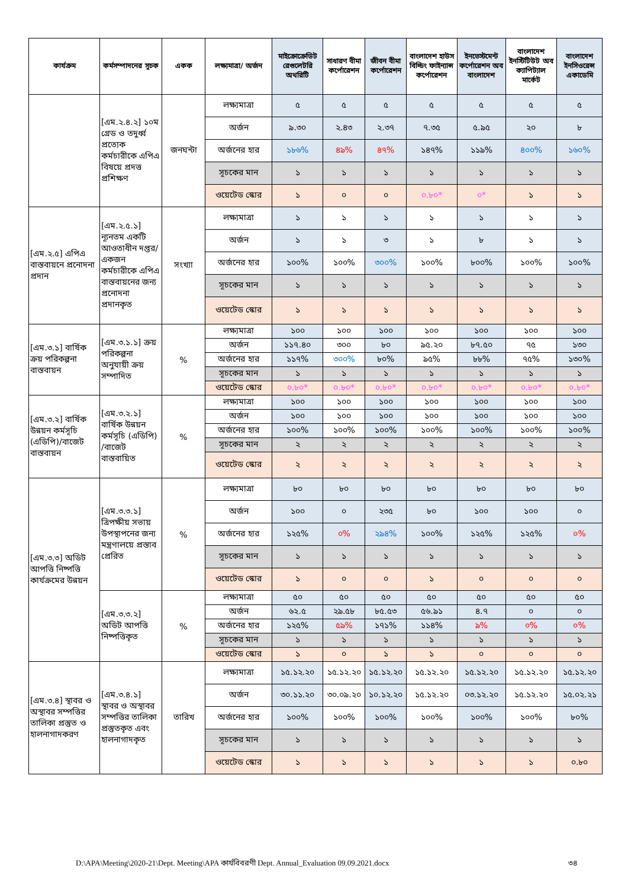| কার্যক্রম | কর্মসম্পাদনের সূচক | একক | লক্ষ্যমাত্রা/ অর্জন | মাইক্রোক্রেডিট রেগুলেটরি অথরিটি | সাধারণ বীমা কর্পোরেশন | জীবন বীমা কর্পোরেশন | বাংলাদেশ হাউস বিল্ডিং ফাইন্যান্স কর্পোরেশন | ইনভেস্টমেন্ট কর্পোরেশন অব বাংলাদেশ | বাংলাদেশ ইনস্টিটিউট অব ক্যাপিট্যাল মার্কেট | বাংলাদেশ ইনসিওরেন্স একাডেমি |
| --- | --- | --- | --- | --- | --- | --- | --- | --- | --- | --- |
| | [এম.২.৪.২] ১০ম গ্রেড ও তদুর্ধ্ব প্রত্যেক কর্মচারীকে এপিএ বিষয়ে প্রদত্ত প্রশিক্ষণ | জনঘন্টা | লক্ষ্যমাত্রা | ৫ | ৫ | ৫ | ৫ | ৫ | ৫ | ৫ |
| | | | অর্জন | ৯.৩০ | ২.৪৩ | ২.৩৭ | ৭.৩৫ | ৫.৯৫ | ২০ | ৮ |
| | | | অর্জনের হার | ১৮৬% | ৪৯% | ৪৭% | ১৪৭% | ১১৯% | ৪০০% | ১৬০% |
| | | | সূচকের মান | ১ | ১ | ১ | ১ | ১ | ১ | ১ |
| | | | ওয়েটেড স্কোর | ১ | ০ | ০ | ০.৮০* | ০* | ১ | ১ |
| [এম.২.৫] এপিএ বাস্তবায়নে প্রনোদনা প্রদান | [এম.২.৫.১] ন্যূনতম একটি আওতাধীন দপ্তর/ একজন কর্মচারীকে এপিএ বাস্তবায়নের জন্য প্রনোদনা প্রদানকৃত | সংখ্যা | লক্ষ্যমাত্রা | ১ | ১ | ১ | ১ | ১ | ১ | ১ |
| | | | অর্জন | ১ | ১ | ৩ | ১ | ৮ | ১ | ১ |
| | | | অর্জনের হার | ১০০% | ১০০% | ৩০০% | ১০০% | ৮০০% | ১০০% | ১০০% |
| | | | সূচকের মান | ১ | ১ | ১ | ১ | ১ | ১ | ১ |
| | | | ওয়েটেড স্কোর | ১ | ১ | ১ | ১ | ১ | ১ | ১ |
| [এম.৩.১] বার্ষিক ক্রয় পরিকল্পনা বাস্তবায়ন | [এম.৩.১.১] ক্রয় পরিকল্পনা অনুযায়ী ক্রয় সম্পাদিত | % | লক্ষ্যমাত্রা | ১০০ | ১০০ | ১০০ | ১০০ | ১০০ | ১০০ | ১০০ |
| | | | অর্জন | ১১৭.৪০ | ৩০০ | ৮০ | ৯৫.২০ | ৮৭.৫০ | ৭৫ | ১৩০ |
| | | | অর্জনের হার | ১১৭% | ৩০০% | ৮০% | ৯৫% | ৮৮% | ৭৫% | ১৩০% |
| | | | সূচকের মান | ১ | ১ | ১ | ১ | ১ | ১ | ১ |
| | | | ওয়েটেড স্কোর | ০.৮০* | ০.৮০* | ০.৮০* | ০.৮০* | ০.৮০* | ০.৮০* | ০.৮০* |
| [এম.৩.২] বার্ষিক উন্নয়ন কর্মসূচি (এডিপি)/বাজেট বাস্তবায়ন | [এম.৩.২.১] বার্ষিক উন্নয়ন কর্মসূচি (এডিপি) /বাজেট বাস্তবায়িত | % | লক্ষ্যমাত্রা | ১০০ | ১০০ | ১০০ | ১০০ | ১০০ | ১০০ | ১০০ |
| | | | অর্জন | ১০০ | ১০০ | ১০০ | ১০০ | ১০০ | ১০০ | ১০০ |
| | | | অর্জনের হার | ১০০% | ১০০% | ১০০% | ১০০% | ১০০% | ১০০% | ১০০% |
| | | | সূচকের মান | ২ | ২ | ২ | ২ | ২ | ২ | ২ |
| | | | ওয়েটেড স্কোর | ২ | ২ | ২ | ২ | ২ | ২ | ২ |
| [এম.৩.৩] অডিট আপত্তি নিষ্পত্তি কার্যক্রমের উন্নয়ন | [এম.৩.৩.১] ত্রিপক্ষীয় সভায় উপস্থাপনের জন্য মন্ত্রণালয়ে প্রস্তাব প্রেরিত | % | লক্ষ্যমাত্রা | ৮০ | ৮০ | ৮০ | ৮০ | ৮০ | ৮০ | ৮০ |
| | | | অর্জন | ১০০ | ০ | ২৩৫ | ৮০ | ১০০ | ১০০ | ০ |
| | | | অর্জনের হার | ১২৫% | ০% | ২৯৪% | ১০০% | ১২৫% | ১২৫% | ০% |
| | | | সূচকের মান | ১ | ১ | ১ | ১ | ১ | ১ | ১ |
| | | | ওয়েটেড স্কোর | ১ | ০ | ০ | ১ | ০ | ০ | ০ |
| | [এম.৩.৩.২] অডিট আপত্তি নিষ্পত্তিকৃত | % | লক্ষ্যমাত্রা | ৫০ | ৫০ | ৫০ | ৫০ | ৫০ | ৫০ | ৫০ |
| | | | অর্জন | ৬২.৫ | ২৯.৫৮ | ৮৫.৫৩ | ৫৬.৯১ | ৪.৭ | ০ | ০ |
| | | | অর্জনের হার | ১২৫% | ৫৯% | ১৭১% | ১১৪% | ৯% | ০% | ০% |
| | | | সূচকের মান | ১ | ১ | ১ | ১ | ১ | ১ | ১ |
| | | | ওয়েটেড স্কোর | ১ | ০ | ১ | ১ | ০ | ০ | ০ |
| [এম.৩.৪] স্থাবর ও অস্থাবর সম্পত্তির তালিকা প্রস্তুত ও হালনাগাদকরণ | [এম.৩.৪.১] স্থাবর ও অস্থাবর সম্পত্তির তালিকা প্রস্তুতকৃত এবং হালনাগাদকৃত | তারিখ | লক্ষ্যমাত্রা | ১৫.১২.২০ | ১৫.১২.২০ | ১৫.১২.২০ | ১৫.১২.২০ | ১৫.১২.২০ | ১৫.১২.২০ | ১৫.১২.২০ |
| | | | অর্জন | ৩০.১১.২০ | ৩০.০৯.২০ | ১০.১২.২০ | ১৫.১২.২০ | ০৩.১২.২০ | ১৫.১২.২০ | ১৫.০২.২১ |
| | | | অর্জনের হার | ১০০% | ১০০% | ১০০% | ১০০% | ১০০% | ১০০% | ৮০% |
| | | | সূচকের মান | ১ | ১ | ১ | ১ | ১ | ১ | ১ |
| | | | ওয়েটেড স্কোর | ১ | ১ | ১ | ১ | ১ | ১ | ০.৮০ |
D:\APA\Meeting\2020-21\Dept. Meeting\APA কার্যবিবরণী Dept. Annual_Evaluation 09.09.2021.docx
৩৪